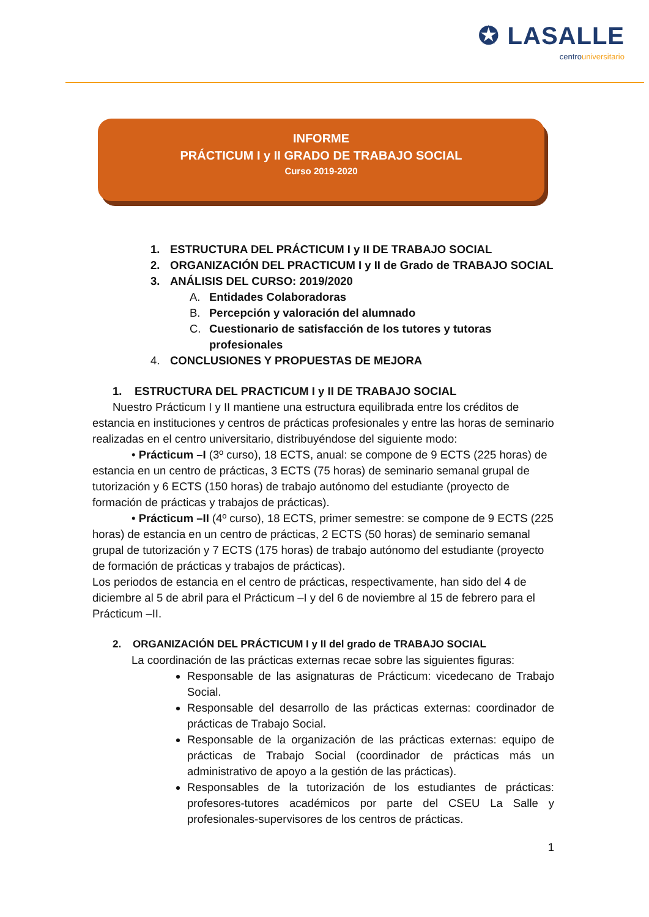✪ LASALLE
centrouniversitario
INFORME
PRÁCTICUM I y II GRADO DE TRABAJO SOCIAL
Curso 2019-2020
1. ESTRUCTURA DEL PRÁCTICUM I y II DE TRABAJO SOCIAL
2. ORGANIZACIÓN DEL PRACTICUM I y II de Grado de TRABAJO SOCIAL
3. ANÁLISIS DEL CURSO: 2019/2020
A. Entidades Colaboradoras
B. Percepción y valoración del alumnado
C. Cuestionario de satisfacción de los tutores y tutoras
profesionales
4. CONCLUSIONES Y PROPUESTAS DE MEJORA
1. ESTRUCTURA DEL PRACTICUM I y II DE TRABAJO SOCIAL
Nuestro Prácticum I y II mantiene una estructura equilibrada entre los créditos de estancia en instituciones y centros de prácticas profesionales y entre las horas de seminario realizadas en el centro universitario, distribuyéndose del siguiente modo:
• Prácticum –I (3º curso), 18 ECTS, anual: se compone de 9 ECTS (225 horas) de estancia en un centro de prácticas, 3 ECTS (75 horas) de seminario semanal grupal de tutorización y 6 ECTS (150 horas) de trabajo autónomo del estudiante (proyecto de formación de prácticas y trabajos de prácticas).
• Prácticum –II (4º curso), 18 ECTS, primer semestre: se compone de 9 ECTS (225 horas) de estancia en un centro de prácticas, 2 ECTS (50 horas) de seminario semanal grupal de tutorización y 7 ECTS (175 horas) de trabajo autónomo del estudiante (proyecto de formación de prácticas y trabajos de prácticas).
Los periodos de estancia en el centro de prácticas, respectivamente, han sido del 4 de diciembre al 5 de abril para el Prácticum –I y del 6 de noviembre al 15 de febrero para el Prácticum –II.
2. ORGANIZACIÓN DEL PRÁCTICUM I y II del grado de TRABAJO SOCIAL
La coordinación de las prácticas externas recae sobre las siguientes figuras:
Responsable de las asignaturas de Prácticum: vicedecano de Trabajo Social.
Responsable del desarrollo de las prácticas externas: coordinador de prácticas de Trabajo Social.
Responsable de la organización de las prácticas externas: equipo de prácticas de Trabajo Social (coordinador de prácticas más un administrativo de apoyo a la gestión de las prácticas).
Responsables de la tutorización de los estudiantes de prácticas: profesores-tutores académicos por parte del CSEU La Salle y profesionales-supervisores de los centros de prácticas.
1